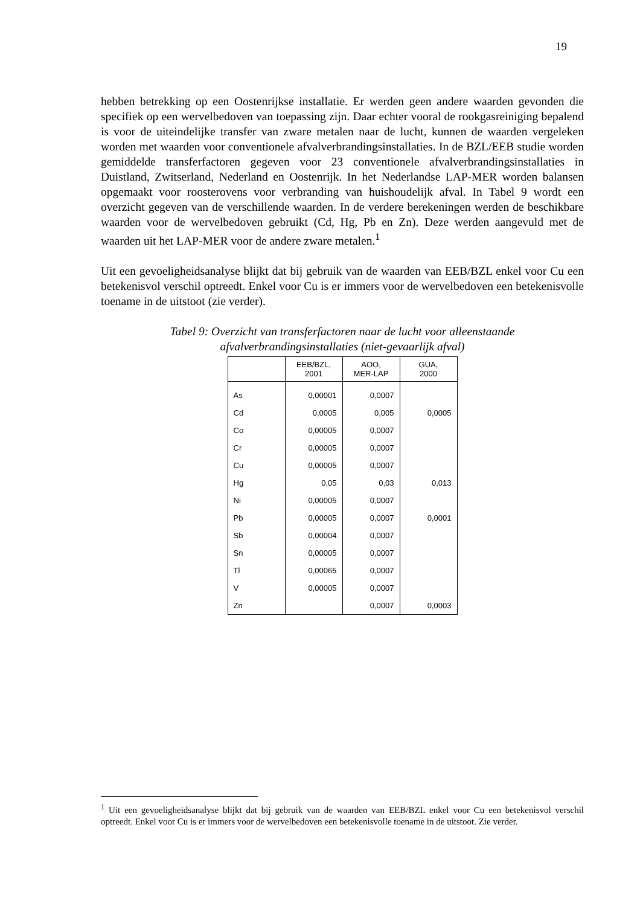19
hebben betrekking op een Oostenrijkse installatie. Er werden geen andere waarden gevonden die specifiek op een wervelbedoven van toepassing zijn. Daar echter vooral de rookgasreiniging bepalend is voor de uiteindelijke transfer van zware metalen naar de lucht, kunnen de waarden vergeleken worden met waarden voor conventionele afvalverbrandingsinstallaties. In de BZL/EEB studie worden gemiddelde transferfactoren gegeven voor 23 conventionele afvalverbrandingsinstallaties in Duistland, Zwitserland, Nederland en Oostenrijk. In het Nederlandse LAP-MER worden balansen opgemaakt voor roosterovens voor verbranding van huishoudelijk afval. In Tabel 9 wordt een overzicht gegeven van de verschillende waarden. In de verdere berekeningen werden de beschikbare waarden voor de wervelbedoven gebruikt (Cd, Hg, Pb en Zn). Deze werden aangevuld met de waarden uit het LAP-MER voor de andere zware metalen.<sup>1</sup>
Uit een gevoeligheidsanalyse blijkt dat bij gebruik van de waarden van EEB/BZL enkel voor Cu een betekenisvol verschil optreedt. Enkel voor Cu is er immers voor de wervelbedoven een betekenisvolle toename in de uitstoot (zie verder).
Tabel 9: Overzicht van transferfactoren naar de lucht voor alleenstaande
afvalverbrandingsinstallaties (niet-gevaarlijk afval)
| | EEB/BZL, 2001 | AOO, MER-LAP | GUA, 2000 |
| --- | --- | --- | --- |
| As | 0,00001 | 0,0007 | |
| Cd | 0,0005 | 0,005 | 0,0005 |
| Co | 0,00005 | 0,0007 | |
| Cr | 0,00005 | 0,0007 | |
| Cu | 0,00005 | 0,0007 | |
| Hg | 0,05 | 0,03 | 0,013 |
| Ni | 0,00005 | 0,0007 | |
| Pb | 0,00005 | 0,0007 | 0,0001 |
| Sb | 0,00004 | 0,0007 | |
| Sn | 0,00005 | 0,0007 | |
| Tl | 0,00065 | 0,0007 | |
| V | 0,00005 | 0,0007 | |
| Zn | | 0,0007 | 0,0003 |
<sup>1</sup> Uit een gevoeligheidsanalyse blijkt dat bij gebruik van de waarden van EEB/BZL enkel voor Cu een betekenisvol verschil optreedt. Enkel voor Cu is er immers voor de wervelbedoven een betekenisvolle toename in de uitstoot. Zie verder.